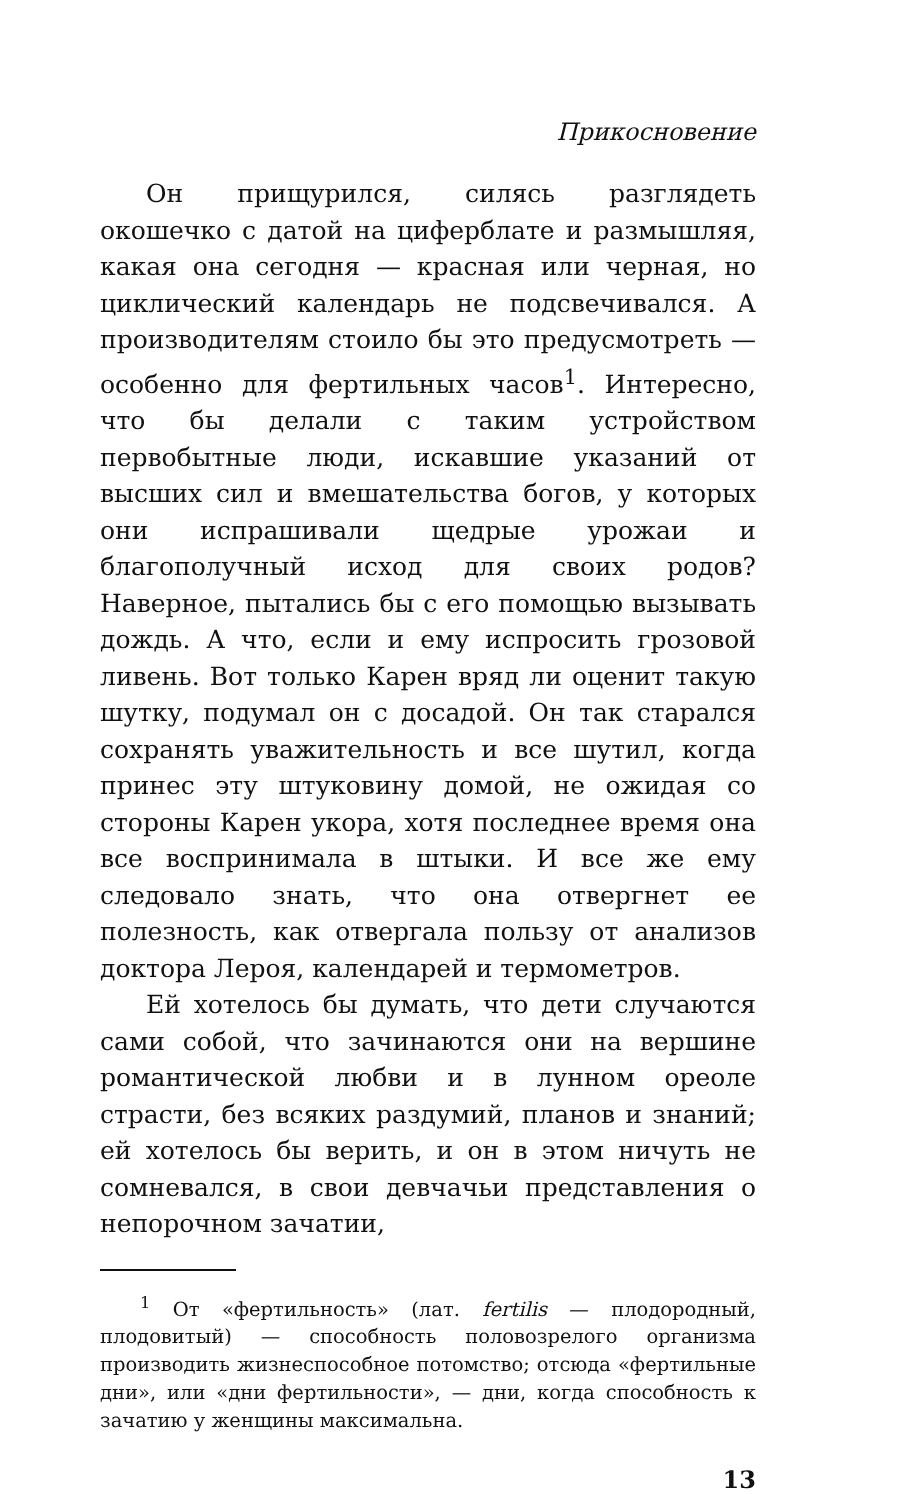Прикосновение
Он прищурился, силясь разглядеть окошечко с датой на циферблате и размышляя, какая она сегодня — красная или черная, но циклический календарь не подсвечивался. А производителям стоило бы это предусмотреть — особенно для фертильных часов<sup>1</sup>. Интересно, что бы делали с таким устройством первобытные люди, искавшие указаний от высших сил и вмешательства богов, у которых они испрашивали щедрые урожаи и благополучный исход для своих родов? Наверное, пытались бы с его помощью вызывать дождь. А что, если и ему испросить грозовой ливень. Вот только Карен вряд ли оценит такую шутку, подумал он с досадой. Он так старался сохранять уважительность и все шутил, когда принес эту штуковину домой, не ожидая со стороны Карен укора, хотя последнее время она все воспринимала в штыки. И все же ему следовало знать, что она отвергнет ее полезность, как отвергала пользу от анализов доктора Лероя, календарей и термометров.
Ей хотелось бы думать, что дети случаются сами собой, что зачинаются они на вершине романтической любви и в лунном ореоле страсти, без всяких раздумий, планов и знаний; ей хотелось бы верить, и он в этом ничуть не сомневался, в свои девчачьи представления о непорочном зачатии,
<sup>1</sup> От «фертильность» (лат. fertilis — плодородный, плодовитый) — способность половозрелого организма производить жизнеспособное потомство; отсюда «фертильные дни», или «дни фертильности», — дни, когда способность к зачатию у женщины максимальна.
13